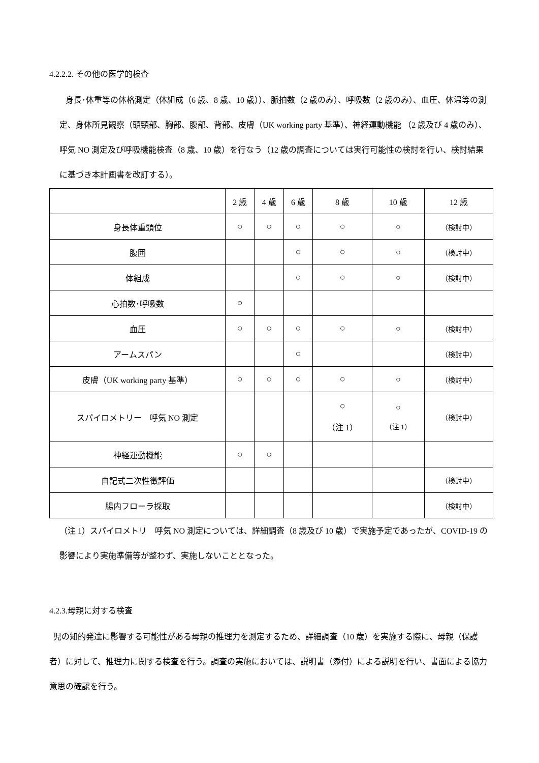4.2.2.2. その他の医学的検査
身長･体重等の体格測定（体組成（6 歳、8 歳、10 歳））、脈拍数（2 歳のみ）、呼吸数（2 歳のみ）、血圧、体温等の測定、身体所見観察（頭頸部、胸部、腹部、背部、皮膚（UK working party 基準）、神経運動機能 （2 歳及び 4 歳のみ）、 呼気 NO 測定及び呼吸機能検査（8 歳、10 歳）を行なう（12 歳の調査については実行可能性の検討を行い、検討結果に基づき本計画書を改訂する）。
| | 2 歳 | 4 歳 | 6 歳 | 8 歳 | 10 歳 | 12 歳 |
| --- | --- | --- | --- | --- | --- | --- |
| 身長体重頭位 | ○ | ○ | ○ | ○ | ○ | （検討中） |
| 腹囲 | | | ○ | ○ | ○ | （検討中） |
| 体組成 | | | ○ | ○ | ○ | （検討中） |
| 心拍数･呼吸数 | ○ | | | | | |
| 血圧 | ○ | ○ | ○ | ○ | ○ | （検討中） |
| アームスパン | | | ○ | | | （検討中） |
| 皮膚（UK working party 基準） | ○ | ○ | ○ | ○ | ○ | （検討中） |
| スパイロメトリー 呼気 NO 測定 | | | | ○ （注 1） | ○ （注 1） | （検討中） |
| 神経運動機能 | ○ | ○ | | | | |
| 自記式二次性徴評価 | | | | | | （検討中） |
| 腸内フローラ採取 | | | | | | （検討中） |
（注 1）スパイロメトリ　呼気 NO 測定については、詳細調査（8 歳及び 10 歳）で実施予定であったが、COVID-19 の影響により実施準備等が整わず、実施しないこととなった。
4.2.3.母親に対する検査
児の知的発達に影響する可能性がある母親の推理力を測定するため、詳細調査（10 歳）を実施する際に、母親（保護者）に対して、推理力に関する検査を行う。調査の実施においては、説明書（添付）による説明を行い、書面による協力意思の確認を行う。